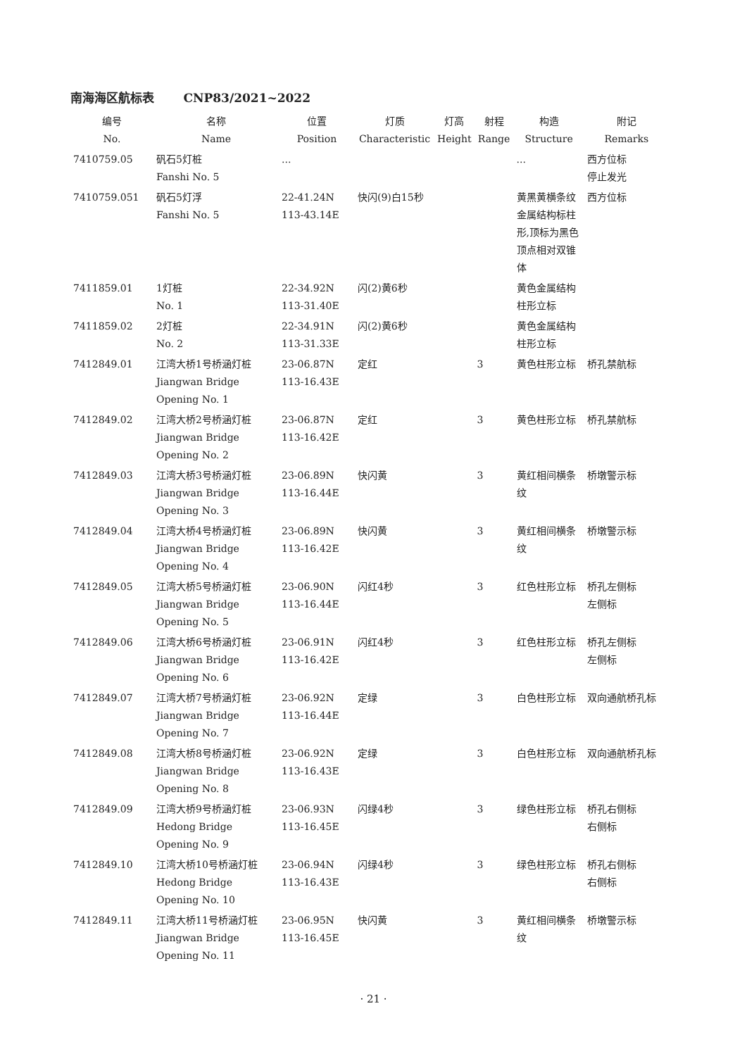南海海区航标表 CNP83/2021~2022
| 编号 No. | 名称 Name | 位置 Position | 灯质 Characteristic | 灯高 Height | 射程 Range | 构造 Structure | 附记 Remarks |
| --- | --- | --- | --- | --- | --- | --- | --- |
| 7410759.05 | 矾石5灯桩 Fanshi No. 5 | ... | | | | ... | 西方位标 停止发光 |
| 7410759.051 | 矾石5灯浮 Fanshi No. 5 | 22-41.24N 113-43.14E | 快闪(9)白15秒 | | | 黄黑黄横条纹金属结构标柱形,顶标为黑色顶点相对双锥体 | 西方位标 |
| 7411859.01 | 1灯桩 No. 1 | 22-34.92N 113-31.40E | 闪(2)黄6秒 | | | 黄色金属结构柱形立标 | |
| 7411859.02 | 2灯桩 No. 2 | 22-34.91N 113-31.33E | 闪(2)黄6秒 | | | 黄色金属结构柱形立标 | |
| 7412849.01 | 江湾大桥1号桥涵灯桩 Jiangwan Bridge Opening No. 1 | 23-06.87N 113-16.43E | 定红 | | 3 | 黄色柱形立标 | 桥孔禁航标 |
| 7412849.02 | 江湾大桥2号桥涵灯桩 Jiangwan Bridge Opening No. 2 | 23-06.87N 113-16.42E | 定红 | | 3 | 黄色柱形立标 | 桥孔禁航标 |
| 7412849.03 | 江湾大桥3号桥涵灯桩 Jiangwan Bridge Opening No. 3 | 23-06.89N 113-16.44E | 快闪黄 | | 3 | 黄红相间横条纹 | 桥墩警示标 |
| 7412849.04 | 江湾大桥4号桥涵灯桩 Jiangwan Bridge Opening No. 4 | 23-06.89N 113-16.42E | 快闪黄 | | 3 | 黄红相间横条纹 | 桥墩警示标 |
| 7412849.05 | 江湾大桥5号桥涵灯桩 Jiangwan Bridge Opening No. 5 | 23-06.90N 113-16.44E | 闪红4秒 | | 3 | 红色柱形立标 | 桥孔左侧标 左侧标 |
| 7412849.06 | 江湾大桥6号桥涵灯桩 Jiangwan Bridge Opening No. 6 | 23-06.91N 113-16.42E | 闪红4秒 | | 3 | 红色柱形立标 | 桥孔左侧标 左侧标 |
| 7412849.07 | 江湾大桥7号桥涵灯桩 Jiangwan Bridge Opening No. 7 | 23-06.92N 113-16.44E | 定绿 | | 3 | 白色柱形立标 | 双向通航桥孔标 |
| 7412849.08 | 江湾大桥8号桥涵灯桩 Jiangwan Bridge Opening No. 8 | 23-06.92N 113-16.43E | 定绿 | | 3 | 白色柱形立标 | 双向通航桥孔标 |
| 7412849.09 | 江湾大桥9号桥涵灯桩 Hedong Bridge Opening No. 9 | 23-06.93N 113-16.45E | 闪绿4秒 | | 3 | 绿色柱形立标 | 桥孔右侧标 右侧标 |
| 7412849.10 | 江湾大桥10号桥涵灯桩 Hedong Bridge Opening No. 10 | 23-06.94N 113-16.43E | 闪绿4秒 | | 3 | 绿色柱形立标 | 桥孔右侧标 右侧标 |
| 7412849.11 | 江湾大桥11号桥涵灯桩 Jiangwan Bridge Opening No. 11 | 23-06.95N 113-16.45E | 快闪黄 | | 3 | 黄红相间横条纹 | 桥墩警示标 |
· 21 ·